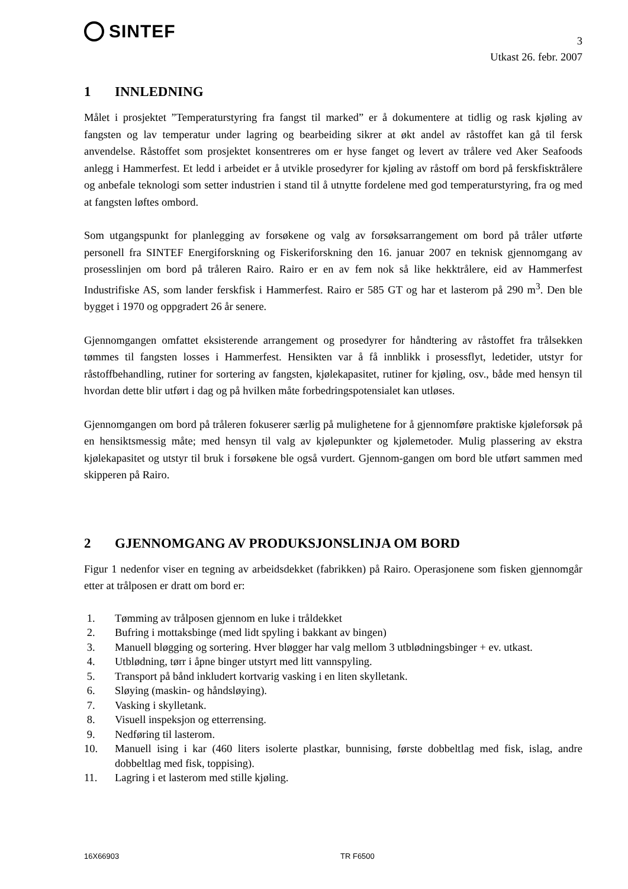SINTEF
3
Utkast 26. febr. 2007
1 INNLEDNING
Målet i prosjektet ”Temperaturstyring fra fangst til marked” er å dokumentere at tidlig og rask kjøling av fangsten og lav temperatur under lagring og bearbeiding sikrer at økt andel av råstoffet kan gå til fersk anvendelse. Råstoffet som prosjektet konsentreres om er hyse fanget og levert av trålere ved Aker Seafoods anlegg i Hammerfest. Et ledd i arbeidet er å utvikle prosedyrer for kjøling av råstoff om bord på ferskfisktrålere og anbefale teknologi som setter industrien i stand til å utnytte fordelene med god temperaturstyring, fra og med at fangsten løftes ombord.
Som utgangspunkt for planlegging av forsøkene og valg av forsøksarrangement om bord på tråler utførte personell fra SINTEF Energiforskning og Fiskeriforskning den 16. januar 2007 en teknisk gjennomgang av prosesslinjen om bord på tråleren Rairo. Rairo er en av fem nok så like hekktrålere, eid av Hammerfest Industrifiske AS, som lander ferskfisk i Hammerfest. Rairo er 585 GT og har et lasterom på 290 m<sup>3</sup>. Den ble bygget i 1970 og oppgradert 26 år senere.
Gjennomgangen omfattet eksisterende arrangement og prosedyrer for håndtering av råstoffet fra trålsekken tømmes til fangsten losses i Hammerfest. Hensikten var å få innblikk i prosessflyt, ledetider, utstyr for råstoffbehandling, rutiner for sortering av fangsten, kjølekapasitet, rutiner for kjøling, osv., både med hensyn til hvordan dette blir utført i dag og på hvilken måte forbedringspotensialet kan utløses.
Gjennomgangen om bord på tråleren fokuserer særlig på mulighetene for å gjennomføre praktiske kjøleforsøk på en hensiktsmessig måte; med hensyn til valg av kjølepunkter og kjølemetoder. Mulig plassering av ekstra kjølekapasitet og utstyr til bruk i forsøkene ble også vurdert. Gjennom-gangen om bord ble utført sammen med skipperen på Rairo.
2 GJENNOMGANG AV PRODUKSJONSLINJA OM BORD
Figur 1 nedenfor viser en tegning av arbeidsdekket (fabrikken) på Rairo. Operasjonene som fisken gjennomgår etter at trålposen er dratt om bord er:
1. Tømming av trålposen gjennom en luke i tråldekket
2. Bufring i mottaksbinge (med lidt spyling i bakkant av bingen)
3. Manuell bløgging og sortering. Hver bløgger har valg mellom 3 utblødningsbinger + ev. utkast.
4. Utblødning, tørr i åpne binger utstyrt med litt vannspyling.
5. Transport på bånd inkludert kortvarig vasking i en liten skylletank.
6. Sløying (maskin- og håndsløying).
7. Vasking i skylletank.
8. Visuell inspeksjon og etterrensing.
9. Nedføring til lasterom.
10. Manuell ising i kar (460 liters isolerte plastkar, bunnising, første dobbeltlag med fisk, islag, andre dobbeltlag med fisk, toppising).
11. Lagring i et lasterom med stille kjøling.
16X66903 TR F6500